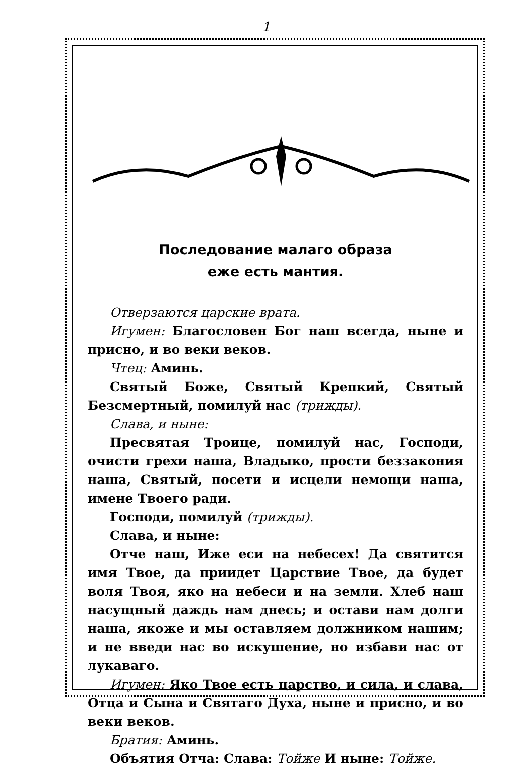1
Последование малаго образа
еже есть мантия.
Отверзаются царские врата.
Игумен: Благословен Бог наш всегда, ныне и присно, и во веки веков.
Чтец: Аминь.
Святый Боже, Святый Крепкий, Святый Безсмертный, помилуй нас (трижды).
Слава, и ныне:
Пресвятая Троице, помилуй нас, Господи, очисти грехи наша, Владыко, прости беззакония наша, Святый, посети и исцели немощи наша, имене Твоего ради.
Господи, помилуй (трижды).
Слава, и ныне:
Отче наш, Иже еси на небесех! Да святится имя Твое, да приидет Царствие Твое, да будет воля Твоя, яко на небеси и на земли. Хлеб наш насущный даждь нам днесь; и остави нам долги наша, якоже и мы оставляем должником нашим; и не введи нас во искушение, но избави нас от лукаваго.
Игумен: Яко Твое есть царство, и сила, и слава, Отца и Сына и Святаго Духа, ныне и присно, и во веки веков.
Братия: Аминь.
Объятия Отча: Слава: Тойже И ныне: Тойже.